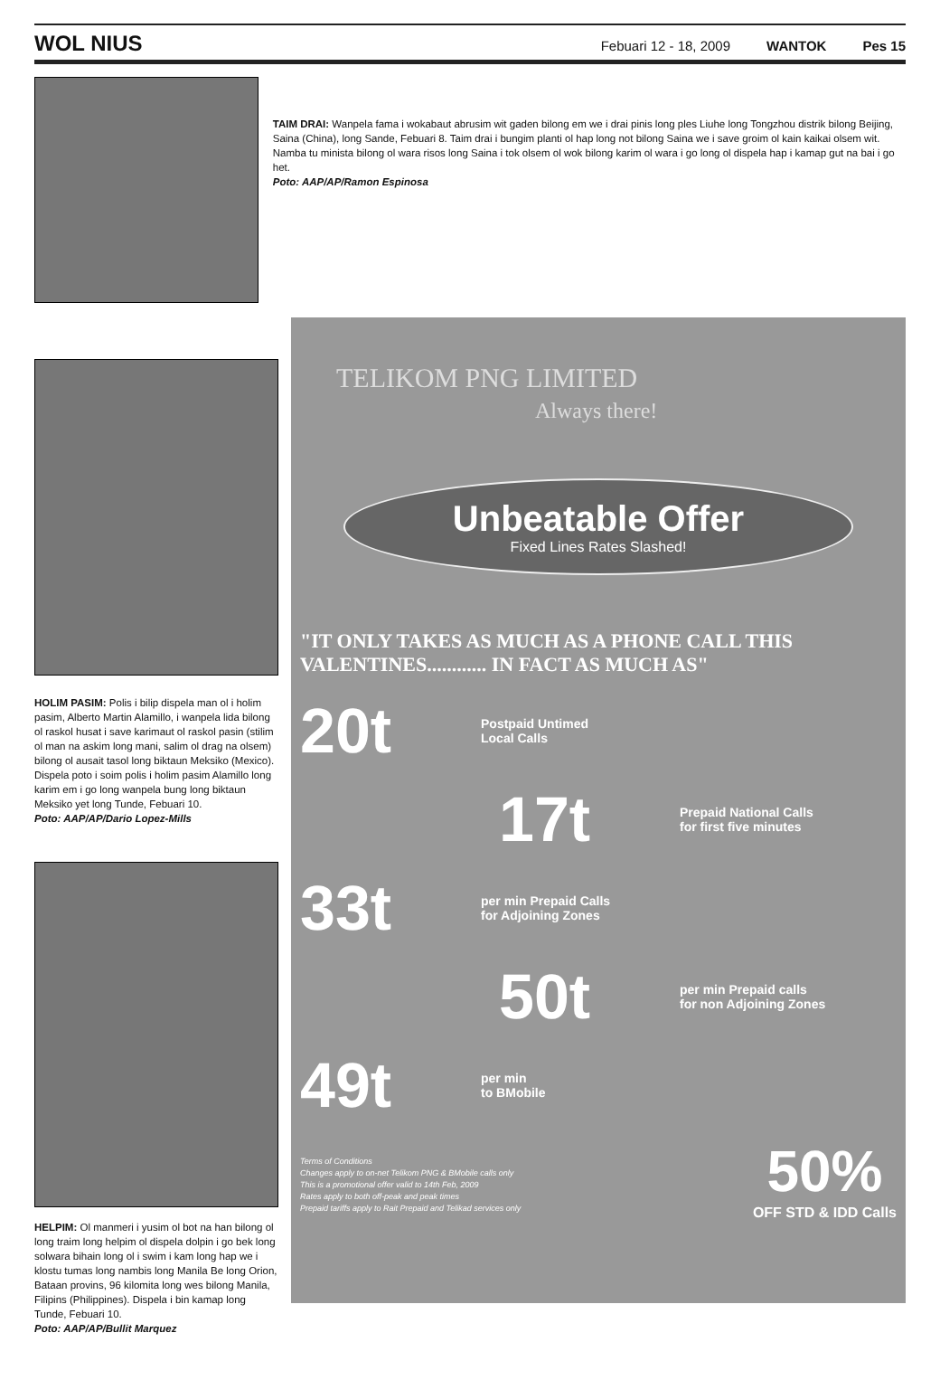WOL NIUS
Febuari 12 - 18, 2009 WANTOK Pes 15
TAIM DRAI: Wanpela fama i wokabaut abrusim wit gaden bilong em we i drai pinis long ples Liuhe long Tongzhou distrik bilong Beijing, Saina (China), long Sande, Febuari 8. Taim drai i bungim planti ol hap long not bilong Saina we i save groim ol kain kaikai olsem wit. Namba tu minista bilong ol wara risos long Saina i tok olsem ol wok bilong karim ol wara i go long ol dispela hap i kamap gut na bai i go het.
Poto: AAP/AP/Ramon Espinosa
HOLIM PASIM: Polis i bilip dispela man ol i holim pasim, Alberto Martin Alamillo, i wanpela lida bilong ol raskol husat i save karimaut ol raskol pasin (stilim ol man na askim long mani, salim ol drag na olsem) bilong ol ausait tasol long biktaun Meksiko (Mexico). Dispela poto i soim polis i holim pasim Alamillo long karim em i go long wanpela bung long biktaun Meksiko yet long Tunde, Febuari 10.
Poto: AAP/AP/Dario Lopez-Mills
HELPIM: Ol manmeri i yusim ol bot na han bilong ol long traim long helpim ol dispela dolpin i go bek long solwara bihain long ol i swim i kam long hap we i klostu tumas long nambis long Manila Be long Orion, Bataan provins, 96 kilomita long wes bilong Manila, Filipins (Philippines). Dispela i bin kamap long Tunde, Febuari 10.
Poto: AAP/AP/Bullit Marquez
TELIKOM PNG LIMITED
Always there!
Unbeatable Offer
Fixed Lines Rates Slashed!
"IT ONLY TAKES AS MUCH AS A PHONE CALL THIS VALENTINES............ IN FACT AS MUCH AS"
20t Postpaid Untimed
Local Calls
17t Prepaid National Calls
for first five minutes
33t per min Prepaid Calls
for Adjoining Zones
50t per min Prepaid calls
for non Adjoining Zones
49t per min
to BMobile
Terms of Conditions
Changes apply to on-net Telikom PNG & BMobile calls only
This is a promotional offer valid to 14th Feb, 2009
Rates apply to both off-peak and peak times
Prepaid tariffs apply to Rait Prepaid and Telikad services only
50%
OFF STD & IDD Calls